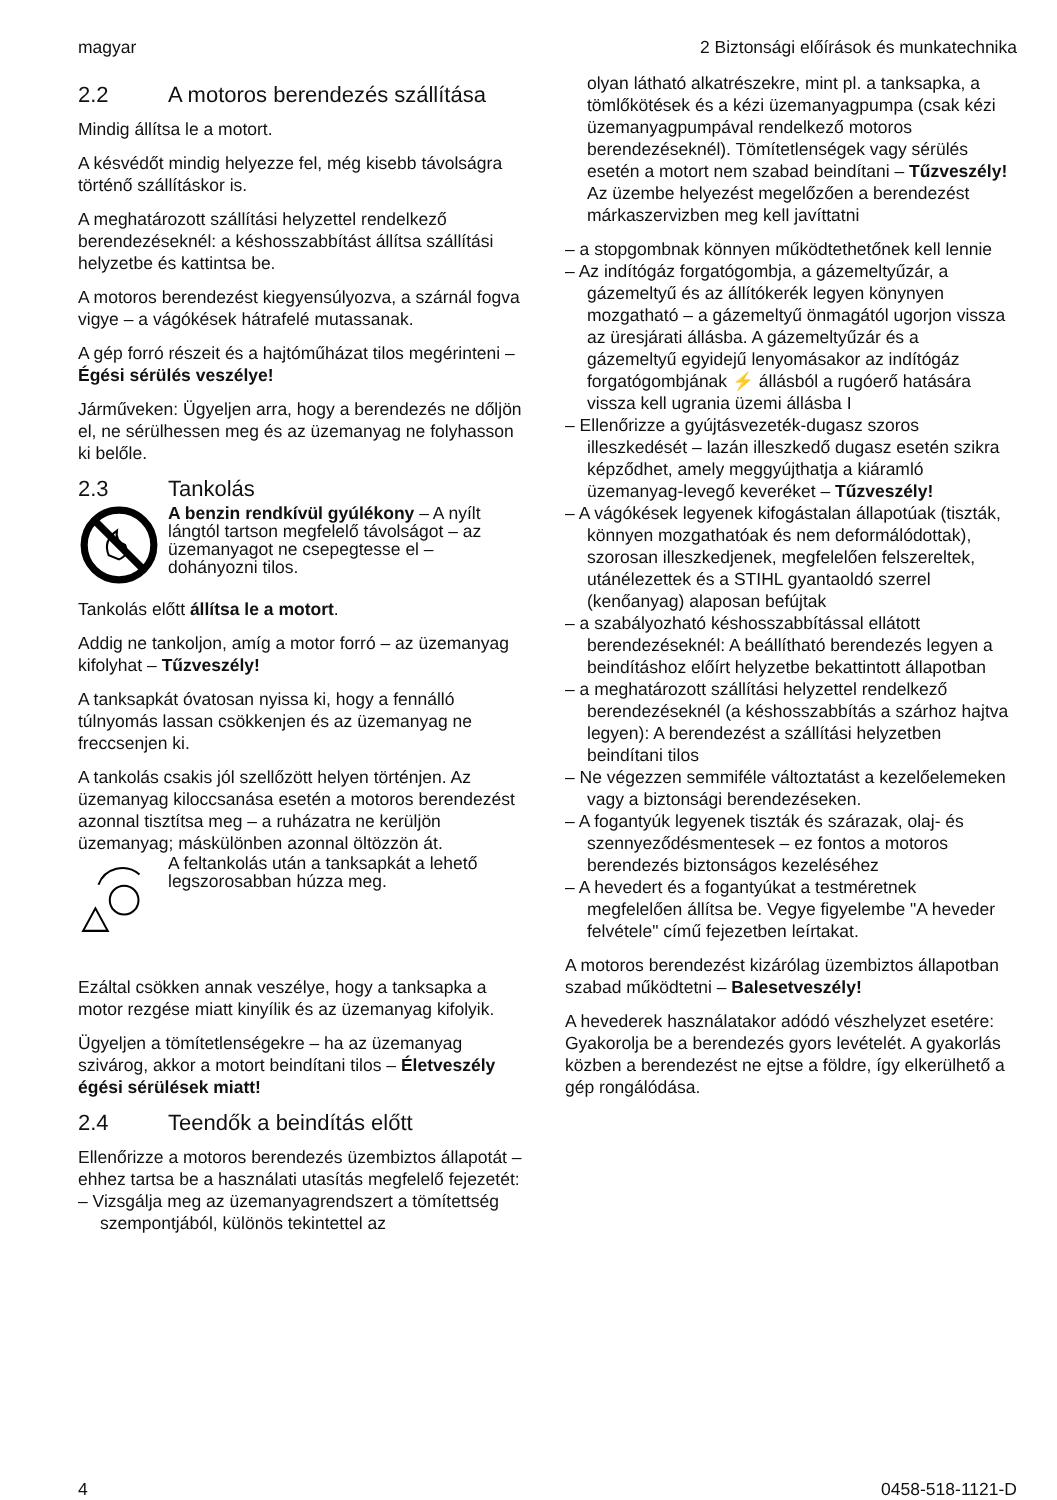magyar 2 Biztonsági előírások és munkatechnika
2.2 A motoros berendezés szállí­tása
Mindig állítsa le a motort.
A késvédőt mindig helyezze fel, még kisebb távolságra történő szállításkor is.
A meghatározott szállítási helyzettel rendelkező berendezéseknél: a késhosszabbítást állítsa szállítási helyzetbe és kattintsa be.
A motoros berendezést kiegyensúlyozva, a szár­nál fogva vigye – a vágókések hátrafelé mutas­sanak.
A gép forró részeit és a hajtóműházat tilos meg­érinteni – Égési sérülés veszélye!
Járműveken: Ügyeljen arra, hogy a berendezés ne dőljön el, ne sérülhessen meg és az üzema­nyag ne folyhasson ki belőle.
2.3 Tankolás
A benzin rendkívül gyúlékony – A nyílt lángtól tartson megfelelő távolsá­got – az üzemanyagot ne csepeg­tesse el – dohányozni tilos.
Tankolás előtt állítsa le a motort.
Addig ne tankoljon, amíg a motor forró – az üzemanyag kifolyhat – Tűzveszély!
A tanksapkát óvatosan nyissa ki, hogy a fennálló túlnyomás lassan csökkenjen és az üzemanyag ne freccsenjen ki.
A tankolás csakis jól szellőzött helyen történjen. Az üzemanyag kiloccsanása esetén a motoros berendezést azonnal tisztítsa meg – a ruházatra ne kerüljön üzemanyag; máskülönben azonnal öltözzön át.
A feltankolás után a tanksapkát a lehető legszorosabban húzza meg.
Ezáltal csökken annak veszélye, hogy a tank­sapka a motor rezgése miatt kinyílik és az üzem­anyag kifolyik.
Ügyeljen a tömítetlenségekre – ha az üzema­nyag szivárog, akkor a motort beindítani tilos – Életveszély égési sérülések miatt!
2.4 Teendők a beindítás előtt
Ellenőrizze a motoros berendezés üzembiztos állapotát – ehhez tartsa be a használati utasítás megfelelő fejezetét:
– Vizsgálja meg az üzemanyagrendszert a tömí­tettség szempontjából, különös tekintettel az
olyan látható alkatrészekre, mint pl. a tank­sapka, a tömlőkötések és a kézi üzemanya­gpumpa (csak kézi üzemanyagpumpával ren­delkező motoros berendezéseknél). Tömítet­lenségek vagy sérülés esetén a motort nem szabad beindítani – Tűzveszély! Az üzembe helyezést megelőzően a berendezést márka­szervizben meg kell javíttatni
– a stopgombnak könnyen működtethetőnek kell lennie
– Az indítógáz forgatógombja, a gázemeltyűzár, a gázemeltyű és az állítókerék legyen köny­nyen mozgatható – a gázemeltyű önmagától ugorjon vissza az üresjárati állásba. A gáz­emeltyűzár és a gázemeltyű egyidejű lenyo­másakor az indítógáz forgatógombjának ⚡ állásból a rugóerő hatására vissza kell ugrania üzemi állásba I
– Ellenőrizze a gyújtásvezeték-dugasz szoros illeszkedését – lazán illeszkedő dugasz esetén szikra képződhet, amely meggyújthatja a kiá­ramló üzemanyag-levegő keveréket – Tűzve­szély!
– A vágókések legyenek kifogástalan állapotúak (tiszták, könnyen mozgathatóak és nem defor­málódottak), szorosan illeszkedjenek, megfe­lelően felszereltek, utánélezettek és a STIHL gyantaoldó szerrel (kenőanyag) alaposan befújtak
– a szabályozható késhosszabbítással ellátott berendezéseknél: A beállítható berendezés legyen a beindításhoz előírt helyzetbe bekat­tintott állapotban
– a meghatározott szállítási helyzettel rendel­kező berendezéseknél (a késhosszabbítás a szárhoz hajtva legyen): A berendezést a szál­lítási helyzetben beindítani tilos
– Ne végezzen semmiféle változtatást a keze­lőelemeken vagy a biztonsági berendezése­ken.
– A fogantyúk legyenek tiszták és szárazak, olaj- és szennyeződésmentesek – ez fontos a motoros berendezés biztonságos kezeléséhez
– A hevedert és a fogantyúkat a testméretnek megfelelően állítsa be. Vegye figyelembe "A heveder felvétele" című fejezetben leírtakat.
A motoros berendezést kizárólag üzembiztos állapotban szabad működtetni – Balesetveszély!
A hevederek használatakor adódó vészhelyzet esetére: Gyakorolja be a berendezés gyors levételét. A gyakorlás közben a berendezést ne ejtse a földre, így elkerülhető a gép rongálódása.
4 0458-518-1121-D